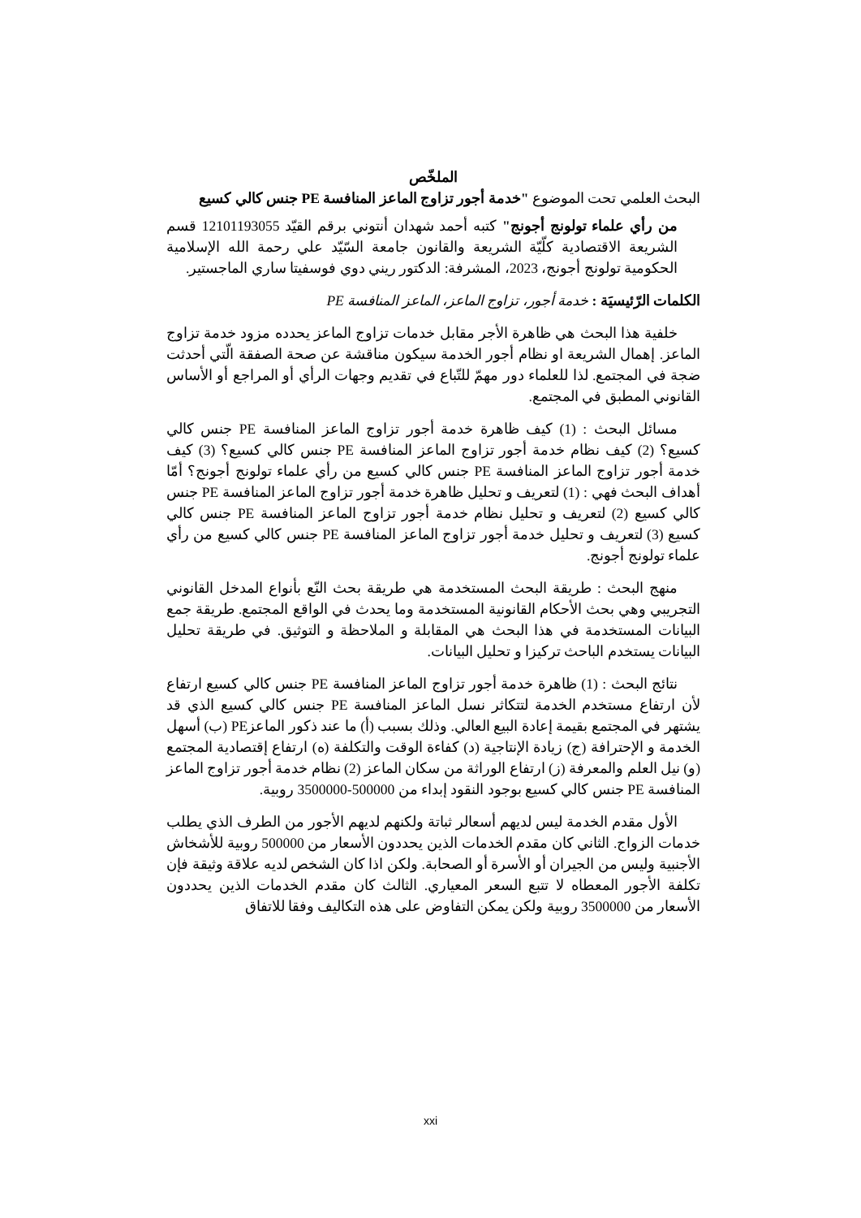الملخّص
البحث العلمي تحت الموضوع "خدمة أجور تزاوج الماعز المنافسة PE جنس كالي كسيع
من رأي علماء تولونج أجونج" كتبه أحمد شهدان أنتوني برقم القيّد 12101193055 قسم الشريعة الاقتصادية كلّيّة الشريعة والقانون جامعة السّيّد علي رحمة الله الإسلامية الحكومية تولونج أجونج، 2023، المشرفة: الدكتور ريني دوي فوسفيتا ساري الماجستير.
الكلمات الرّئيسيَة : خدمة أجور، تزاوج الماعز، الماعز المنافسة PE
خلفية هذا البحث هي ظاهرة الأجر مقابل خدمات تزاوج الماعز يحدده مزود خدمة تزاوج الماعز. إهمال الشريعة او نظام أجور الخدمة سيكون مناقشة عن صحة الصفقة الّتي أحدثت ضجة في المجتمع. لذا للعلماء دور مهمّ للتّباع في تقديم وجهات الرأي أو المراجع أو الأساس القانوني المطبق في المجتمع.
مسائل البحث : (1) كيف ظاهرة خدمة أجور تزاوج الماعز المنافسة PE جنس كالي كسيع؟ (2) كيف نظام خدمة أجور تزاوج الماعز المنافسة PE جنس كالي كسيع؟ (3) كيف خدمة أجور تزاوج الماعز المنافسة PE جنس كالي كسيع من رأي علماء تولونج أجونج؟ أمّا أهداف البحث فهي : (1) لتعريف و تحليل ظاهرة خدمة أجور تزاوج الماعز المنافسة PE جنس كالي كسيع (2) لتعريف و تحليل نظام خدمة أجور تزاوج الماعز المنافسة PE جنس كالي كسيع (3) لتعريف و تحليل خدمة أجور تزاوج الماعز المنافسة PE جنس كالي كسيع من رأي علماء تولونج أجونج.
منهج البحث : طريقة البحث المستخدمة هي طريقة بحث النّع بأنواع المدخل القانوني التجريبي وهي بحث الأحكام القانونية المستخدمة وما يحدث في الواقع المجتمع. طريقة جمع البيانات المستخدمة في هذا البحث هي المقابلة و الملاحظة و التوثيق. في طريقة تحليل البيانات يستخدم الباحث تركيزا و تحليل البيانات.
نتائج البحث : (1) ظاهرة خدمة أجور تزاوج الماعز المنافسة PE جنس كالي كسيع ارتفاع لأن ارتفاع مستخدم الخدمة لتتكاثر نسل الماعز المنافسة PE جنس كالي كسيع الذي قد يشتهر في المجتمع بقيمة إعادة البيع العالي. وذلك بسبب (أ) ما عند ذكور الماعزPE (ب) أسهل الخدمة و الإحترافة (ج) زيادة الإنتاجية (د) كفاءة الوقت والتكلفة (ه) ارتفاع إقتصادية المجتمع (و) نيل العلم والمعرفة (ز) ارتفاع الوراثة من سكان الماعز (2) نظام خدمة أجور تزاوج الماعز المنافسة PE جنس كالي كسيع بوجود النقود إبداء من 500000-3500000 روبية.
الأول مقدم الخدمة ليس لديهم أسعالر ثباتة ولكنهم لديهم الأجور من الطرف الذي يطلب خدمات الزواج. الثاني كان مقدم الخدمات الذين يحددون الأسعار من 500000 روبية للأشخاش الأجنبية وليس من الجيران أو الأسرة أو الصحابة. ولكن اذا كان الشخص لديه علاقة وثيقة فإن تكلفة الأجور المعطاه لا تتبع السعر المعياري. الثالث كان مقدم الخدمات الذين يحددون الأسعار من 3500000 روبية ولكن يمكن التفاوض على هذه التكاليف وفقا للاتفاق
xxi